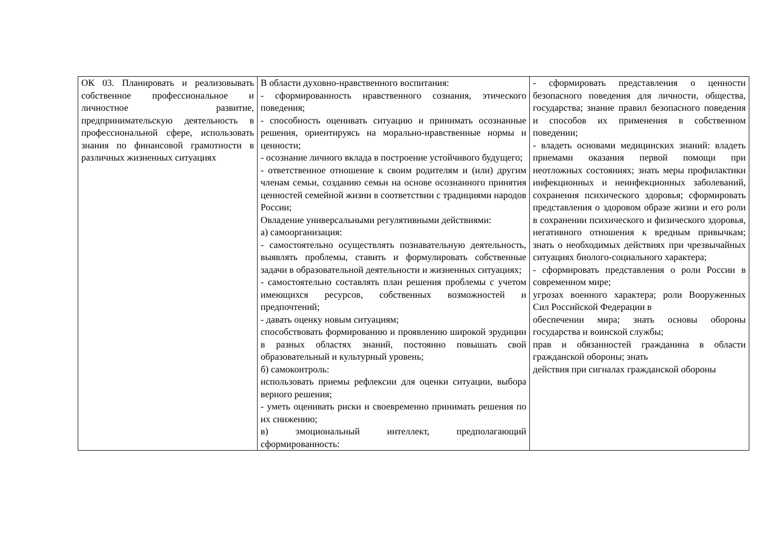| ОК 03. Планировать и реализовывать собственное профессиональное и личностное развитие, предпринимательскую деятельность в профессиональной сфере, использовать знания по финансовой грамотности в различных жизненных ситуациях | В области духовно-нравственного воспитания: - сформированность нравственного сознания, этического поведения; - способность оценивать ситуацию и принимать осознанные решения, ориентируясь на морально-нравственные нормы и ценности; - осознание личного вклада в построение устойчивого будущего; - ответственное отношение к своим родителям и (или) другим членам семьи, созданию семьи на основе осознанного принятия ценностей семейной жизни в соответствии с традициями народов России; Овладение универсальными регулятивными действиями: а) самоорганизация: - самостоятельно осуществлять познавательную деятельность, выявлять проблемы, ставить и формулировать собственные задачи в образовательной деятельности и жизненных ситуациях; - самостоятельно составлять план решения проблемы с учетом имеющихся ресурсов, собственных возможностей и предпочтений; - давать оценку новым ситуациям; способствовать формированию и проявлению широкой эрудиции в разных областях знаний, постоянно повышать свой образовательный и культурный уровень; б) самоконтроль: использовать приемы рефлексии для оценки ситуации, выбора верного решения; - уметь оценивать риски и своевременно принимать решения по их снижению; в) эмоциональный интеллект, предполагающий сформированность: | - сформировать представления о ценности безопасного поведения для личности, общества, государства; знание правил безопасного поведения и способов их применения в собственном поведении; - владеть основами медицинских знаний: владеть приемами оказания первой помощи при неотложных состояниях; знать меры профилактики инфекционных и неинфекционных заболеваний, сохранения психического здоровья; сформировать представления о здоровом образе жизни и его роли в сохранении психического и физического здоровья, негативного отношения к вредным привычкам; знать о необходимых действиях при чрезвычайных ситуациях биолого-социального характера; - сформировать представления о роли России в современном мире; угрозах военного характера; роли Вооруженных Сил Российской Федерации в обеспечении мира; знать основы обороны государства и воинской службы; прав и обязанностей гражданина в области гражданской обороны; знать действия при сигналах гражданской обороны |